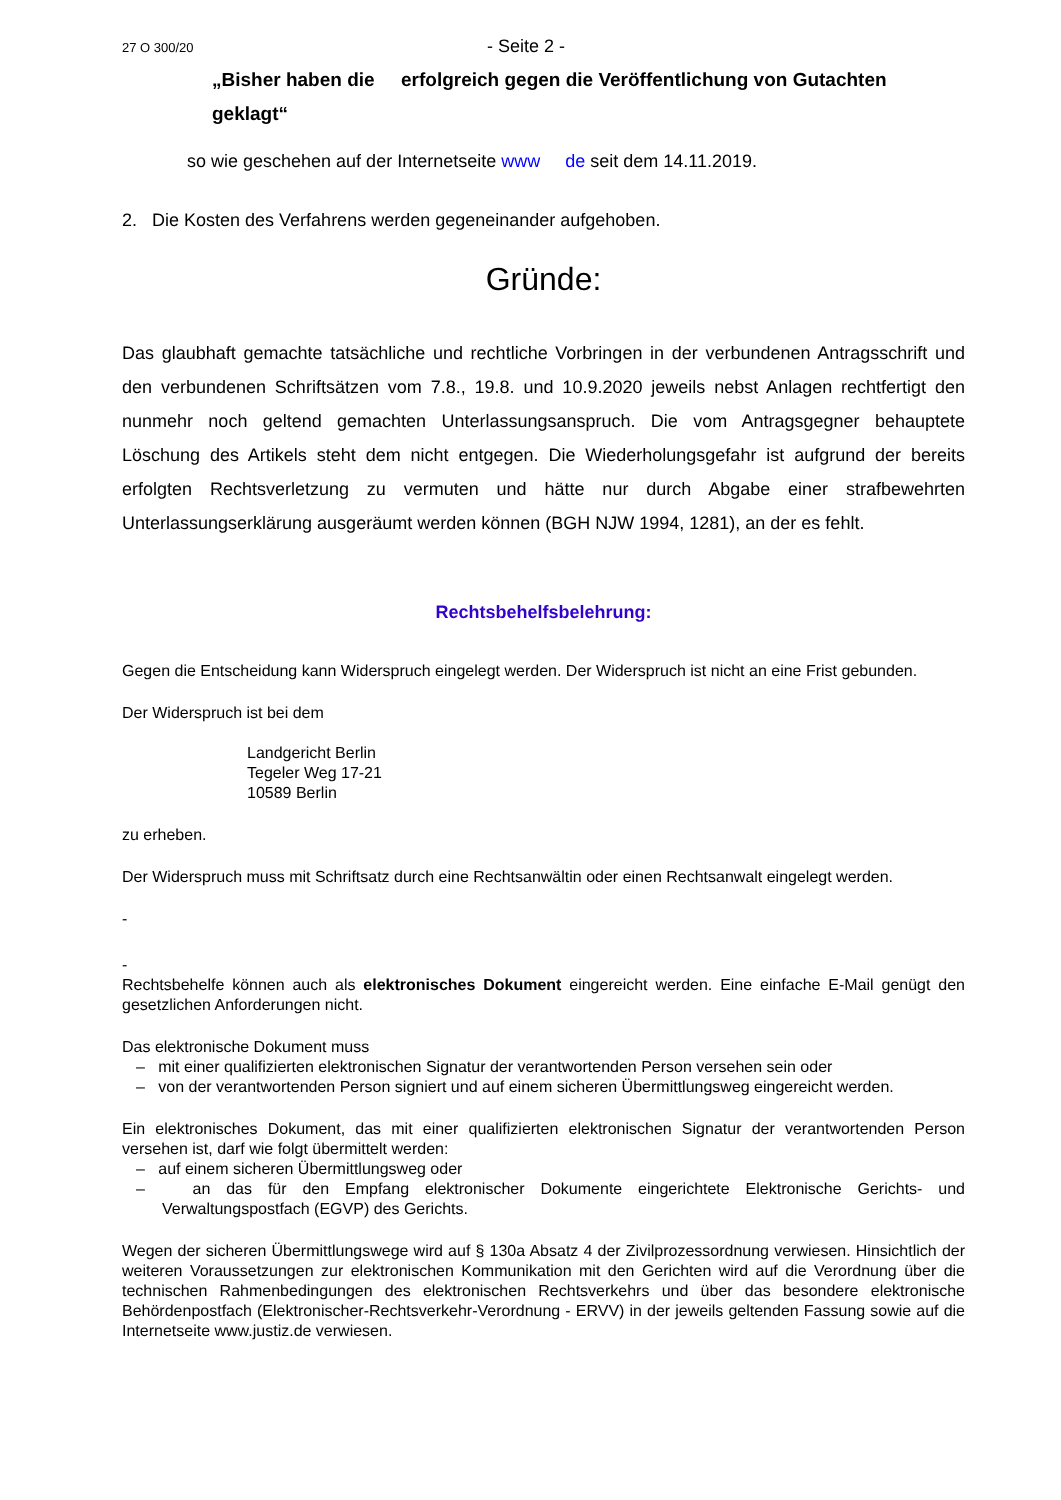27 O 300/20 - Seite 2 -
„Bisher haben die erfolgreich gegen die Veröffentlichung von Gutachten geklagt“
so wie geschehen auf der Internetseite www de seit dem 14.11.2019.
2. Die Kosten des Verfahrens werden gegeneinander aufgehoben.
Gründe:
Das glaubhaft gemachte tatsächliche und rechtliche Vorbringen in der verbundenen Antragsschrift und den verbundenen Schriftsätzen vom 7.8., 19.8. und 10.9.2020 jeweils nebst Anlagen rechtfertigt den nunmehr noch geltend gemachten Unterlassungsanspruch. Die vom Antragsgegner behauptete Löschung des Artikels steht dem nicht entgegen. Die Wiederholungsgefahr ist aufgrund der bereits erfolgten Rechtsverletzung zu vermuten und hätte nur durch Abgabe einer strafbewehrten Unterlassungserklärung ausgeräumt werden können (BGH NJW 1994, 1281), an der es fehlt.
Rechtsbehelfsbelehrung:
Gegen die Entscheidung kann Widerspruch eingelegt werden. Der Widerspruch ist nicht an eine Frist gebunden.
Der Widerspruch ist bei dem
Landgericht Berlin
Tegeler Weg 17-21
10589 Berlin
zu erheben.
Der Widerspruch muss mit Schriftsatz durch eine Rechtsanwältin oder einen Rechtsanwalt eingelegt werden.
-
-
Rechtsbehelfe können auch als elektronisches Dokument eingereicht werden. Eine einfache E-Mail genügt den gesetzlichen Anforderungen nicht.
Das elektronische Dokument muss
– mit einer qualifizierten elektronischen Signatur der verantwortenden Person versehen sein oder
– von der verantwortenden Person signiert und auf einem sicheren Übermittlungsweg eingereicht werden.
Ein elektronisches Dokument, das mit einer qualifizierten elektronischen Signatur der verantwortenden Person versehen ist, darf wie folgt übermittelt werden:
– auf einem sicheren Übermittlungsweg oder
– an das für den Empfang elektronischer Dokumente eingerichtete Elektronische Gerichts- und Verwaltungspostfach (EGVP) des Gerichts.
Wegen der sicheren Übermittlungswege wird auf § 130a Absatz 4 der Zivilprozessordnung verwiesen. Hinsichtlich der weiteren Voraussetzungen zur elektronischen Kommunikation mit den Gerichten wird auf die Verordnung über die technischen Rahmenbedingungen des elektronischen Rechtsverkehrs und über das besondere elektronische Behördenpostfach (Elektronischer-Rechtsverkehr-Verordnung - ERVV) in der jeweils geltenden Fassung sowie auf die Internetseite www.justiz.de verwiesen.